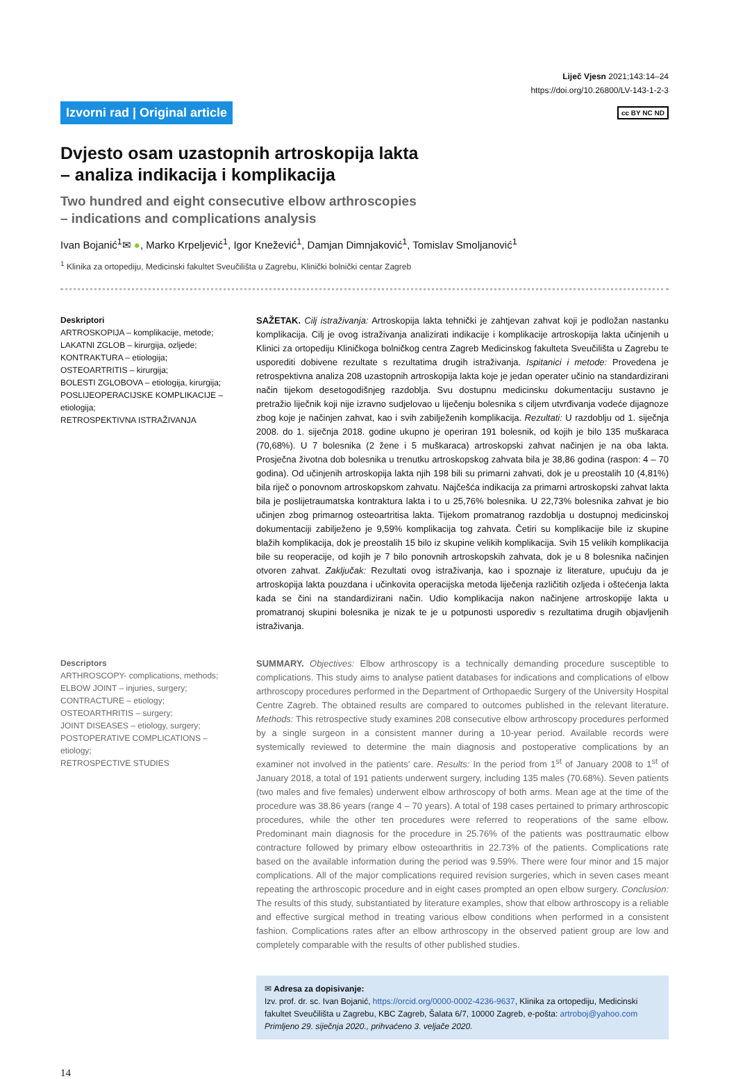Liječ Vjesn 2021;143:14–24
https://doi.org/10.26800/LV-143-1-2-3
Izvorni rad | Original article cc BY NC ND
Dvjesto osam uzastopnih artroskopija lakta
– analiza indikacija i komplikacija
Two hundred and eight consecutive elbow arthroscopies
– indications and complications analysis
Ivan Bojanić<sup>1</sup>✉ ●, Marko Krpeljević<sup>1</sup>, Igor Knežević<sup>1</sup>, Damjan Dimnjaković<sup>1</sup>, Tomislav Smoljanović<sup>1</sup>
<sup>1</sup> Klinika za ortopediju, Medicinski fakultet Sveučilišta u Zagrebu, Klinički bolnički centar Zagreb
Deskriptori
ARTROSKOPIJA – komplikacije, metode;
LAKATNI ZGLOB – kirurgija, ozljede;
KONTRAKTURA – etiologija;
OSTEOARTRITIS – kirurgija;
BOLESTI ZGLOBOVA – etiologija, kirurgija;
POSLIJEOPERACIJSKE KOMPLIKACIJE – etiologija;
RETROSPEKTIVNA ISTRAŽIVANJA
SAŽETAK. Cilj istraživanja: Artroskopija lakta tehnički je zahtjevan zahvat koji je podložan nastanku komplikacija. Cilj je ovog istraživanja analizirati indikacije i komplikacije artroskopija lakta učinjenih u Klinici za ortopediju Kliničkoga bolničkog centra Zagreb Medicinskog fakulteta Sveučilišta u Zagrebu te usporediti dobivene rezultate s rezultatima drugih istraživanja. Ispitanici i metode: Provedena je retrospektivna analiza 208 uzastopnih artroskopija lakta koje je jedan operater učinio na standardizirani način tijekom desetogodišnjeg razdoblja. Svu dostupnu medicinsku dokumentaciju sustavno je pretražio liječnik koji nije izravno sudjelovao u liječenju bolesnika s ciljem utvrđivanja vodeće dijagnoze zbog koje je načinjen zahvat, kao i svih zabilježenih komplikacija. Rezultati: U razdoblju od 1. siječnja 2008. do 1. siječnja 2018. godine ukupno je operiran 191 bolesnik, od kojih je bilo 135 muškaraca (70,68%). U 7 bolesnika (2 žene i 5 muškaraca) artroskopski zahvat načinjen je na oba lakta. Prosječna životna dob bolesnika u trenutku artroskopskog zahvata bila je 38,86 godina (raspon: 4 – 70 godina). Od učinjenih artroskopija lakta njih 198 bili su primarni zahvati, dok je u preostalih 10 (4,81%) bila riječ o ponovnom artroskopskom zahvatu. Najčešća indikacija za primarni artroskopski zahvat lakta bila je poslijetraumatska kontraktura lakta i to u 25,76% bolesnika. U 22,73% bolesnika zahvat je bio učinjen zbog primarnog osteoartritisa lakta. Tijekom promatranog razdoblja u dostupnoj medicinskoj dokumentaciji zabilježeno je 9,59% komplikacija tog zahvata. Četiri su komplikacije bile iz skupine blažih komplikacija, dok je preostalih 15 bilo iz skupine velikih komplikacija. Svih 15 velikih komplikacija bile su reoperacije, od kojih je 7 bilo ponovnih artroskopskih zahvata, dok je u 8 bolesnika načinjen otvoren zahvat. Zaključak: Rezultati ovog istraživanja, kao i spoznaje iz literature, upućuju da je artroskopija lakta pouzdana i učinkovita operacijska metoda liječenja različitih ozljeda i oštećenja lakta kada se čini na standardizirani način. Udio komplikacija nakon načinjene artroskopije lakta u promatranoj skupini bolesnika je nizak te je u potpunosti usporediv s rezultatima drugih objavljenih istraživanja.
Descriptors
ARTHROSCOPY- complications, methods;
ELBOW JOINT – injuries, surgery;
CONTRACTURE – etiology;
OSTEOARTHRITIS – surgery;
JOINT DISEASES – etiology, surgery;
POSTOPERATIVE COMPLICATIONS – etiology;
RETROSPECTIVE STUDIES
SUMMARY. Objectives: Elbow arthroscopy is a technically demanding procedure susceptible to complications. This study aims to analyse patient databases for indications and complications of elbow arthroscopy procedures performed in the Department of Orthopaedic Surgery of the University Hospital Centre Zagreb. The obtained results are compared to outcomes published in the relevant literature. Methods: This retrospective study examines 208 consecutive elbow arthroscopy procedures performed by a single surgeon in a consistent manner during a 10-year period. Available records were systemically reviewed to determine the main diagnosis and postoperative complications by an examiner not involved in the patients’ care. Results: In the period from 1<sup>st</sup> of January 2008 to 1<sup>st</sup> of January 2018, a total of 191 patients underwent surgery, including 135 males (70.68%). Seven patients (two males and five females) underwent elbow arthroscopy of both arms. Mean age at the time of the procedure was 38.86 years (range 4 – 70 years). A total of 198 cases pertained to primary arthroscopic procedures, while the other ten procedures were referred to reoperations of the same elbow. Predominant main diagnosis for the procedure in 25.76% of the patients was posttraumatic elbow contracture followed by primary elbow osteoarthritis in 22.73% of the patients. Complications rate based on the available information during the period was 9.59%. There were four minor and 15 major complications. All of the major complications required revision surgeries, which in seven cases meant repeating the arthroscopic procedure and in eight cases prompted an open elbow surgery. Conclusion: The results of this study, substantiated by literature examples, show that elbow arthroscopy is a reliable and effective surgical method in treating various elbow conditions when performed in a consistent fashion. Complications rates after an elbow arthroscopy in the observed patient group are low and completely comparable with the results of other published studies.
✉ Adresa za dopisivanje:
Izv. prof. dr. sc. Ivan Bojanić, https://orcid.org/0000-0002-4236-9637, Klinika za ortopediju, Medicinski fakultet Sveučilišta u Zagrebu, KBC Zagreb, Šalata 6/7, 10000 Zagreb, e-pošta: artroboj@yahoo.com
Primljeno 29. siječnja 2020., prihvaćeno 3. veljače 2020.
14